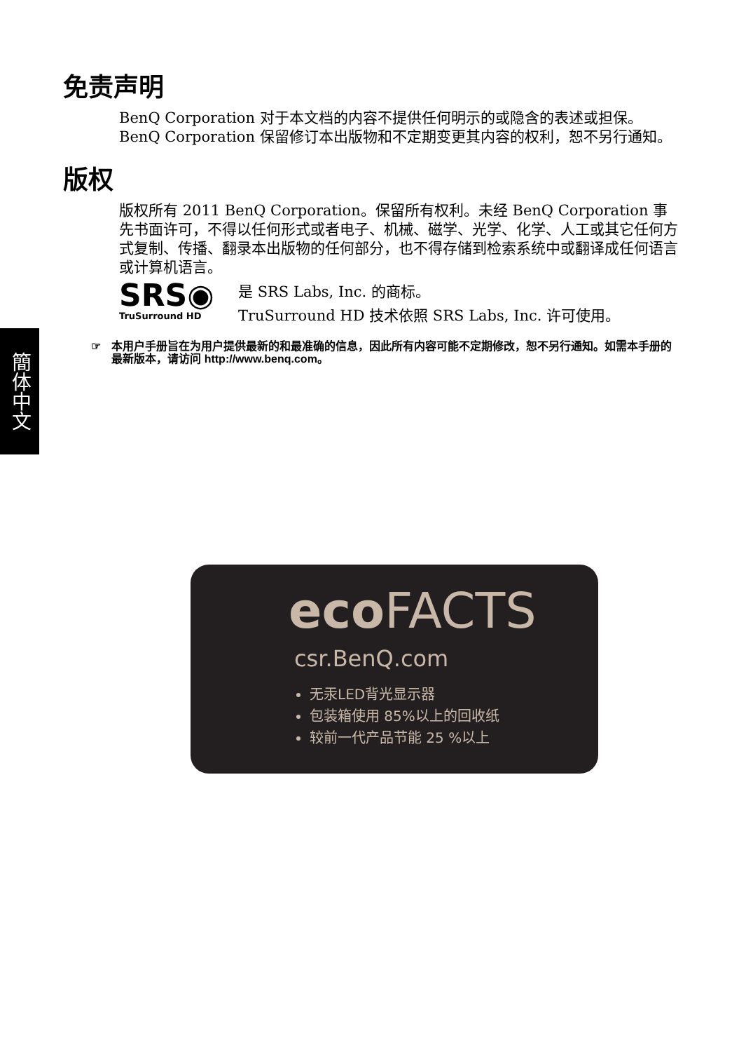簡体中文
免责声明
BenQ Corporation 对于本文档的内容不提供任何明示的或隐含的表述或担保。BenQ Corporation 保留修订本出版物和不定期变更其内容的权利，恕不另行通知。
版权
版权所有 2011 BenQ Corporation。保留所有权利。未经 BenQ Corporation 事先书面许可，不得以任何形式或者电子、机械、磁学、光学、化学、人工或其它任何方式复制、传播、翻录本出版物的任何部分，也不得存储到检索系统中或翻译成任何语言或计算机语言。
SRS◉
TruSurround HD
是 SRS Labs, Inc. 的商标。
TruSurround HD 技术依照 SRS Labs, Inc. 许可使用。
☞ 本用户手册旨在为用户提供最新的和最准确的信息，因此所有内容可能不定期修改，恕不另行通知。如需本手册的最新版本，请访问 http://www.benq.com。
eco FACTS
csr.BenQ.com
无汞LED背光显示器
包装箱使用 85%以上的回收纸
较前一代产品节能 25 %以上